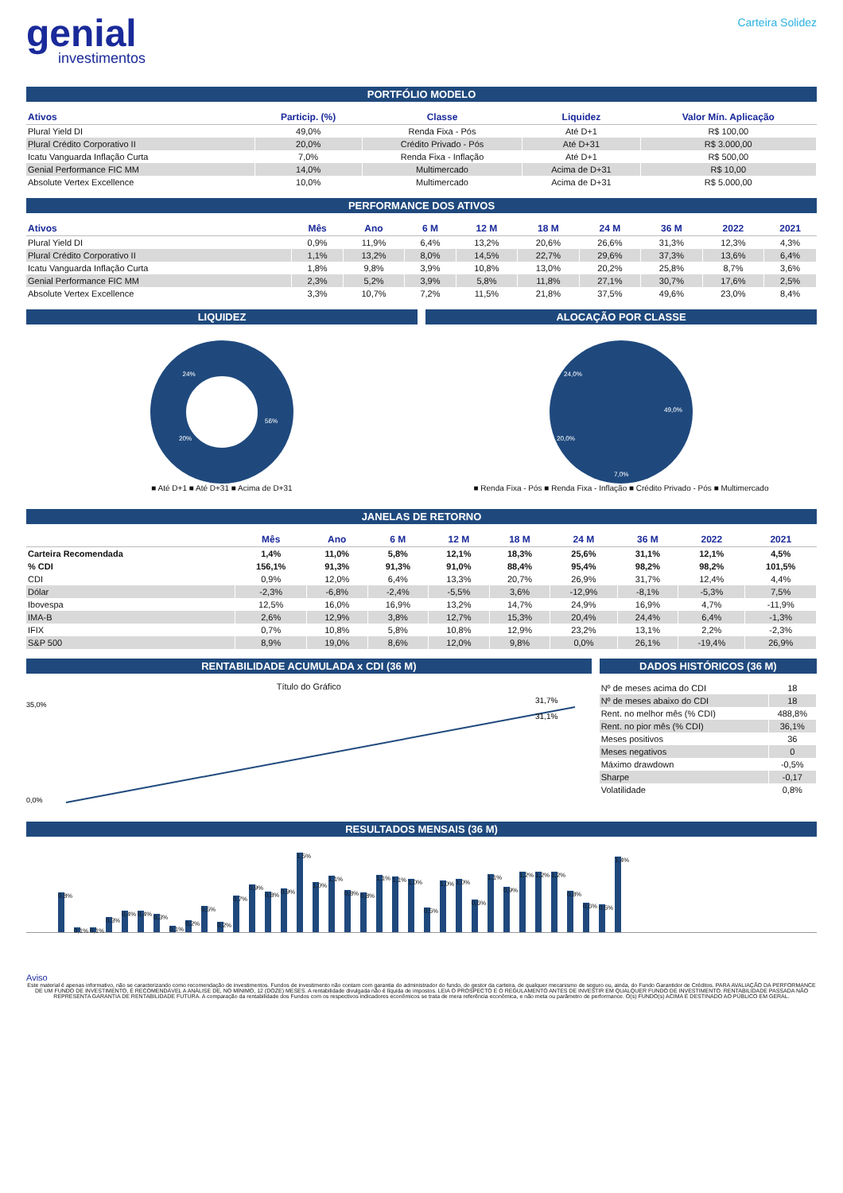genial
investimentos
Carteira Solidez
PORTFÓLIO MODELO
| Ativos | Particip. (%) | Classe | Liquidez | Valor Mín. Aplicação |
| --- | --- | --- | --- | --- |
| Plural Yield DI | 49,0% | Renda Fixa - Pós | Até D+1 | R$ 100,00 |
| Plural Crédito Corporativo II | 20,0% | Crédito Privado - Pós | Até D+31 | R$ 3.000,00 |
| Icatu Vanguarda Inflação Curta | 7,0% | Renda Fixa - Inflação | Até D+1 | R$ 500,00 |
| Genial Performance FIC MM | 14,0% | Multimercado | Acima de D+31 | R$ 10,00 |
| Absolute Vertex Excellence | 10,0% | Multimercado | Acima de D+31 | R$ 5.000,00 |
PERFORMANCE DOS ATIVOS
| Ativos | Mês | Ano | 6 M | 12 M | 18 M | 24 M | 36 M | 2022 | 2021 |
| --- | --- | --- | --- | --- | --- | --- | --- | --- | --- |
| Plural Yield DI | 0,9% | 11,9% | 6,4% | 13,2% | 20,6% | 26,6% | 31,3% | 12,3% | 4,3% |
| Plural Crédito Corporativo II | 1,1% | 13,2% | 8,0% | 14,5% | 22,7% | 29,6% | 37,3% | 13,6% | 6,4% |
| Icatu Vanguarda Inflação Curta | 1,8% | 9,8% | 3,9% | 10,8% | 13,0% | 20,2% | 25,8% | 8,7% | 3,6% |
| Genial Performance FIC MM | 2,3% | 5,2% | 3,9% | 5,8% | 11,8% | 27,1% | 30,7% | 17,6% | 2,5% |
| Absolute Vertex Excellence | 3,3% | 10,7% | 7,2% | 11,5% | 21,8% | 37,5% | 49,6% | 23,0% | 8,4% |
LIQUIDEZ
56%
20%
24%
■ Até D+1 ■ Até D+31 ■ Acima de D+31
ALOCAÇÃO POR CLASSE
49,0%
20,0%
7,0%
24,0%
■ Renda Fixa - Pós ■ Renda Fixa - Inflação ■ Crédito Privado - Pós ■ Multimercado
JANELAS DE RETORNO
| | Mês | Ano | 6 M | 12 M | 18 M | 24 M | 36 M | 2022 | 2021 |
| --- | --- | --- | --- | --- | --- | --- | --- | --- | --- |
| Carteira Recomendada | 1,4% | 11,0% | 5,8% | 12,1% | 18,3% | 25,6% | 31,1% | 12,1% | 4,5% |
| % CDI | 156,1% | 91,3% | 91,3% | 91,0% | 88,4% | 95,4% | 98,2% | 98,2% | 101,5% |
| CDI | 0,9% | 12,0% | 6,4% | 13,3% | 20,7% | 26,9% | 31,7% | 12,4% | 4,4% |
| Dólar | -2,3% | -6,8% | -2,4% | -5,5% | 3,6% | -12,9% | -8,1% | -5,3% | 7,5% |
| Ibovespa | 12,5% | 16,0% | 16,9% | 13,2% | 14,7% | 24,9% | 16,9% | 4,7% | -11,9% |
| IMA-B | 2,6% | 12,9% | 3,8% | 12,7% | 15,3% | 20,4% | 24,4% | 6,4% | -1,3% |
| IFIX | 0,7% | 10,8% | 5,8% | 10,8% | 12,9% | 23,2% | 13,1% | 2,2% | -2,3% |
| S&P 500 | 8,9% | 19,0% | 8,6% | 12,0% | 9,8% | 0,0% | 26,1% | -19,4% | 26,9% |
RENTABILIDADE ACUMULADA x CDI (36 M)
Título do Gráfico
31,7%
31,1%
35,0%
0,0%
DADOS HISTÓRICOS (36 M)
| Nº de meses acima do CDI | 18 |
| Nº de meses abaixo do CDI | 18 |
| Rent. no melhor mês (% CDI) | 488,8% |
| Rent. no pior mês (% CDI) | 36,1% |
| Meses positivos | 36 |
| Meses negativos | 0 |
| Máximo drawdown | -0,5% |
| Sharpe | -0,17 |
| Volatilidade | 0,8% |
RESULTADOS MENSAIS (36 M)
0,8%
0,1%
0,1%
0,3%
0,4%
0,4%
0,3%
0,1%
0,2%
0,5%
0,2%
0,7%
0,9%
0,8%
0,9%
1,5%
1,0%
1,1%
0,8%
0,8%
1,1%
1,1%
1,0%
0,5%
1,0%
1,0%
0,6%
1,1%
0,9%
1,2%
1,2%
1,2%
0,8%
0,6%
0,5%
1,4%
Aviso
Este material é apenas informativo, não se caracterizando como recomendação de investimentos. Fundos de investimento não contam com garantia do administrador do fundo, do gestor da carteira, de qualquer mecanismo de seguro ou, ainda, do Fundo Garantidor de Créditos. PARA AVALIAÇÃO DA PERFORMANCE DE UM FUNDO DE INVESTIMENTO, É RECOMENDÁVEL A ANÁLISE DE, NO MÍNIMO, 12 (DOZE) MESES. A rentabilidade divulgada não é líquida de impostos. LEIA O PROSPECTO E O REGULAMENTO ANTES DE INVESTIR EM QUALQUER FUNDO DE INVESTIMENTO. RENTABILIDADE PASSADA NÃO REPRESENTA GARANTIA DE RENTABILIDADE FUTURA. A comparação da rentabilidade dos Fundos com os respectivos indicadores econômicos se trata de mera referência econômica, e não meta ou parâmetro de performance. O(s) FUNDO(s) ACIMA É DESTINADO AO PÚBLICO EM GERAL.